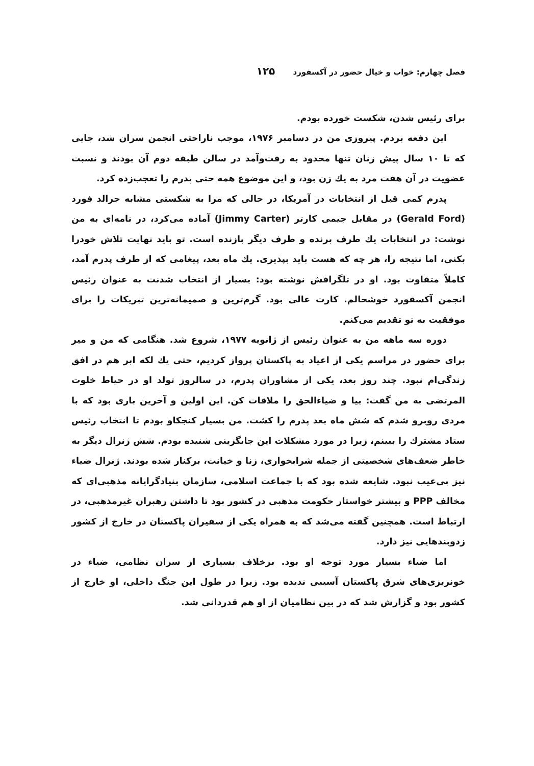فصل چهارم: خواب و خیال حضور در آکسفورد ۱۲۵
برای رئیس شدن، شکست خورده بودم.
این دفعه بردم. پیروزی من در دسامبر ۱۹۷۶، موجب ناراحتی انجمن سران شد، جایی که تا ۱۰ سال پیش زنان تنها محدود به رفت‌وآمد در سالن طبقه دوم آن بودند و نسبت عضویت در آن هفت مرد به یك زن بود، و این موضوع همه حتی پدرم را تعجب‌زده کرد.
پدرم کمی قبل از انتخابات در آمریکا، در حالی که مرا به شکستی مشابه جرالد فورد (Gerald Ford) در مقابل جیمی کارتر (Jimmy Carter) آماده می‌کرد، در نامه‌ای به من نوشت: در انتخابات یك طرف برنده و طرف دیگر بازنده است. تو باید نهایت تلاش خودرا بکنی، اما نتیجه را، هر چه که هست باید بپذیری. یك ماه بعد، پیغامی که از طرف پدرم آمد، کاملاً متفاوت بود. او در تلگرافش نوشته بود: بسیار از انتخاب شدنت به عنوان رئیس انجمن آکسفورد خوشحالم. کارت عالی بود. گرم‌ترین و صمیمانه‌ترین تبریکات را برای موفقیت به تو تقدیم می‌کنم.
دوره سه ماهه من به عنوان رئیس از ژانویه ۱۹۷۷، شروع شد. هنگامی که من و میر برای حضور در مراسم یکی از اعیاد به پاکستان پرواز کردیم، حتی یك لکه ابر هم در افق زندگی‌ام نبود. چند روز بعد، یکی از مشاوران پدرم، در سالروز تولد او در حیاط خلوت المرتضی به من گفت: بیا و ضیاءالحق را ملاقات کن. این اولین و آخرین باری بود که با مردی روبرو شدم که شش ماه بعد پدرم را کشت. من بسیار کنجکاو بودم تا انتخاب رئیس ستاد مشترك را ببینم، زیرا در مورد مشکلات این جایگزینی شنیده بودم. شش ژنرال دیگر به خاطر ضعف‌های شخصیتی از جمله شرابخواری، زنا و خیانت، برکنار شده بودند. ژنرال ضیاء نیز بی‌عیب نبود. شایعه شده بود که با جماعت اسلامی، سازمان بنیادگرایانه مذهبی‌ای که مخالف PPP و بیشتر خواستار حکومت مذهبی در کشور بود تا داشتن رهبران غیرمذهبی، در ارتباط است. همچنین گفته می‌شد که به همراه یکی از سفیران پاکستان در خارج از کشور زدوبندهایی نیز دارد.
اما ضیاء بسیار مورد توجه او بود. برخلاف بسیاری از سران نظامی، ضیاء در خونریزی‌های شرق پاکستان آسیبی ندیده بود. زیرا در طول این جنگ داخلی، او خارج از کشور بود و گزارش شد که در بین نظامیان از او هم قدردانی شد.